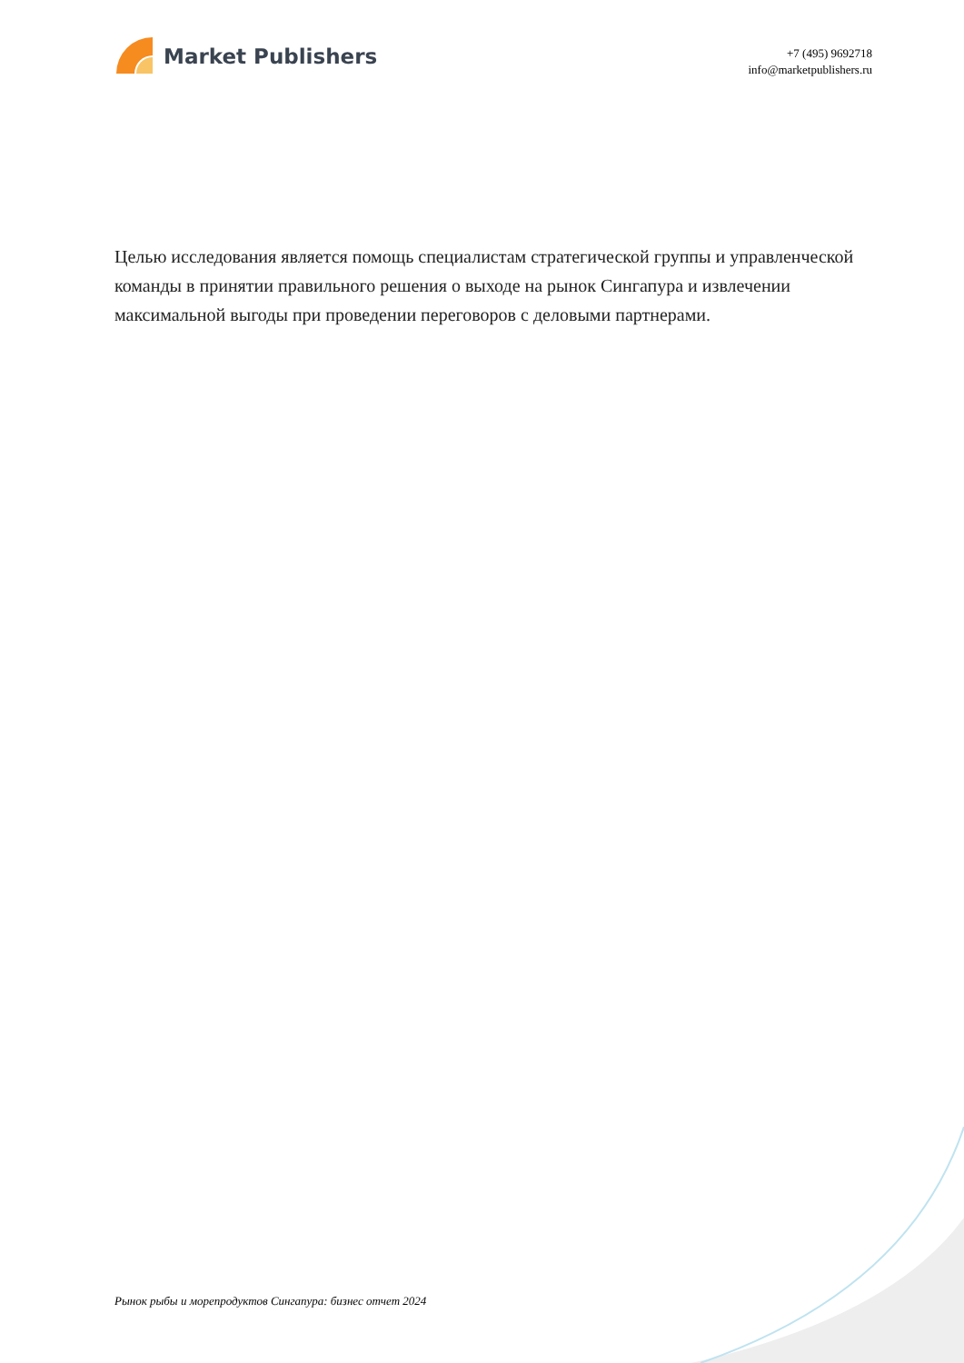Market Publishers
+7 (495) 9692718
info@marketpublishers.ru
Целью исследования является помощь специалистам стратегической группы и управленческой команды в принятии правильного решения о выходе на рынок Сингапура и извлечении максимальной выгоды при проведении переговоров с деловыми партнерами.
Рынок рыбы и морепродуктов Сингапура: бизнес отчет 2024